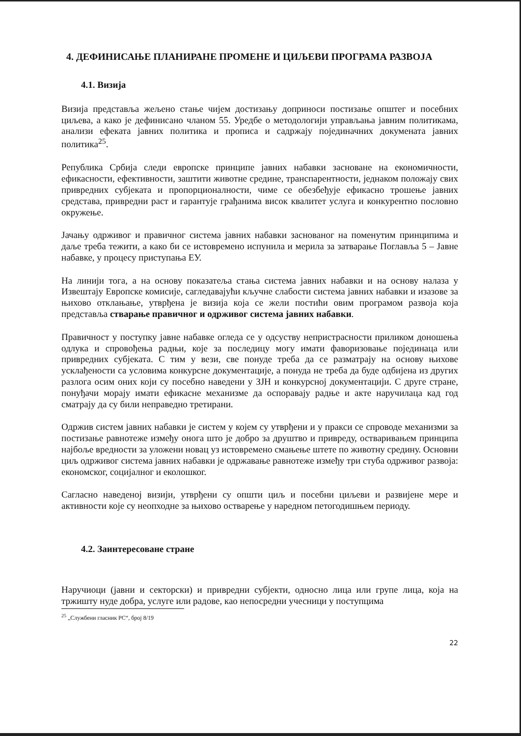4. ДЕФИНИСАЊЕ ПЛАНИРАНЕ ПРОМЕНЕ И ЦИЉЕВИ ПРОГРАМА РАЗВОЈА
4.1. Визија
Визија представља жељено стање чијем достизању доприноси постизање општег и посебних циљева, а како је дефинисано чланом 55. Уредбе о методологији управљања јавним политикама, анализи ефеката јавних политика и прописа и садржају појединачних докумената јавних политика<sup>25</sup>.
Република Србија следи европске принципе јавних набавки засноване на економичности, ефикасности, ефективности, заштити животне средине, транспарентности, једнаком положају свих привредних субјеката и пропорционалности, чиме се обезбеђује ефикасно трошење јавних средстава, привредни раст и гарантује грађанима висок квалитет услуга и конкурентно пословно окружење.
Јачању одрживог и правичног система јавних набавки заснованог на поменутим принципима и даље треба тежити, а како би се истовремено испунила и мерила за затварање Поглавља 5 – Јавне набавке, у процесу приступања ЕУ.
На линији тога, а на основу показатеља стања система јавних набавки и на основу налаза у Извештају Европске комисије, сагледавајући кључне слабости система јавних набавки и изазове за њихово отклањање, утврђена је визија која се жели постићи овим програмом развоја која представља стварање правичног и одрживог система јавних набавки.
Правичност у поступку јавне набавке огледа се у одсуству непристрасности приликом доношења одлука и спровођења радњи, које за последицу могу имати фаворизовање појединаца или привредних субјеката. С тим у вези, све понуде треба да се разматрају на основу њихове усклађености са условима конкурсне документације, а понуда не треба да буде одбијена из других разлога осим оних који су посебно наведени у ЗЈН и конкурсној документацији. С друге стране, понуђачи морају имати ефикасне механизме да оспоравају радње и акте наручилаца кад год сматрају да су били неправедно третирани.
Одржив систем јавних набавки је систем у којем су утврђени и у пракси се спроводе механизми за постизање равнотеже између онога што је добро за друштво и привреду, остваривањем принципа најбоље вредности за уложени новац уз истовремено смањење штете по животну средину. Основни циљ одрживог система јавних набавки је одржавање равнотеже између три стуба одрживог развоја: економског, социјалног и еколошког.
Сагласно наведеној визији, утврђени су општи циљ и посебни циљеви и развијене мере и активности које су неопходне за њихово остварење у наредном петогодишњем периоду.
4.2. Заинтересоване стране
Наручиоци (јавни и секторски) и привредни субјекти, односно лица или групе лица, која на тржишту нуде добра, услуге или радове, као непосредни учесници у поступцима
<sup>25</sup> „Службени гласник РС“, број 8/19
22